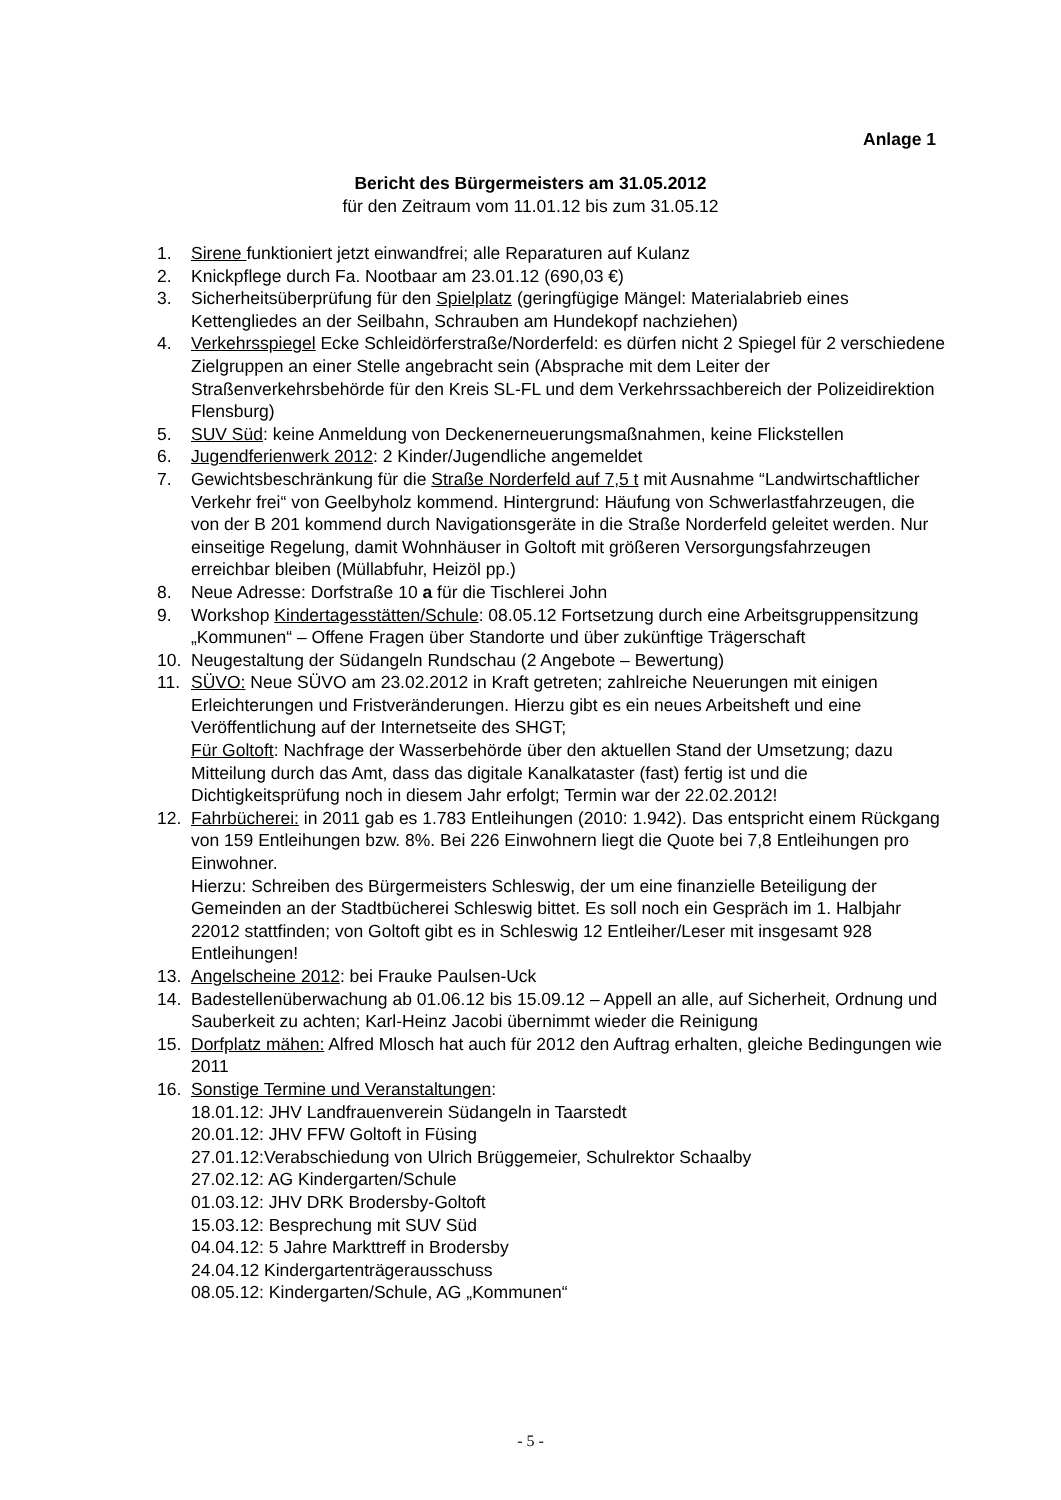Anlage 1
Bericht des Bürgermeisters am 31.05.2012
für den Zeitraum vom 11.01.12 bis zum 31.05.12
1. Sirene funktioniert jetzt einwandfrei; alle Reparaturen auf Kulanz
2. Knickpflege durch Fa. Nootbaar am 23.01.12 (690,03 €)
3. Sicherheitsüberprüfung für den Spielplatz (geringfügige Mängel: Materialabrieb eines Kettengliedes an der Seilbahn, Schrauben am Hundekopf nachziehen)
4. Verkehrsspiegel Ecke Schleidörferstraße/Norderfeld: es dürfen nicht 2 Spiegel für 2 verschiedene Zielgruppen an einer Stelle angebracht sein (Absprache mit dem Leiter der Straßenverkehrsbehörde für den Kreis SL-FL und dem Verkehrssachbereich der Polizeidirektion Flensburg)
5. SUV Süd: keine Anmeldung von Deckenerneuerungsmaßnahmen, keine Flickstellen
6. Jugendferienwerk 2012: 2 Kinder/Jugendliche angemeldet
7. Gewichtsbeschränkung für die Straße Norderfeld auf 7,5 t mit Ausnahme “Landwirtschaftlicher Verkehr frei“ von Geelbyholz kommend. Hintergrund: Häufung von Schwerlastfahrzeugen, die von der B 201 kommend durch Navigationsgeräte in die Straße Norderfeld geleitet werden. Nur einseitige Regelung, damit Wohnhäuser in Goltoft mit größeren Versorgungsfahrzeugen erreichbar bleiben (Müllabfuhr, Heizöl pp.)
8. Neue Adresse: Dorfstraße 10 a für die Tischlerei John
9. Workshop Kindertagesstätten/Schule: 08.05.12 Fortsetzung durch eine Arbeitsgruppensitzung „Kommunen“ – Offene Fragen über Standorte und über zukünftige Trägerschaft
10. Neugestaltung der Südangeln Rundschau (2 Angebote – Bewertung)
11. SÜVO: Neue SÜVO am 23.02.2012 in Kraft getreten; zahlreiche Neuerungen mit einigen Erleichterungen und Fristveränderungen. Hierzu gibt es ein neues Arbeitsheft und eine Veröffentlichung auf der Internetseite des SHGT;
Für Goltoft: Nachfrage der Wasserbehörde über den aktuellen Stand der Umsetzung; dazu Mitteilung durch das Amt, dass das digitale Kanalkataster (fast) fertig ist und die Dichtigkeitsprüfung noch in diesem Jahr erfolgt; Termin war der 22.02.2012!
12. Fahrbücherei: in 2011 gab es 1.783 Entleihungen (2010: 1.942). Das entspricht einem Rückgang von 159 Entleihungen bzw. 8%. Bei 226 Einwohnern liegt die Quote bei 7,8 Entleihungen pro Einwohner.
Hierzu: Schreiben des Bürgermeisters Schleswig, der um eine finanzielle Beteiligung der Gemeinden an der Stadtbücherei Schleswig bittet. Es soll noch ein Gespräch im 1. Halbjahr 22012 stattfinden; von Goltoft gibt es in Schleswig 12 Entleiher/Leser mit insgesamt 928 Entleihungen!
13. Angelscheine 2012: bei Frauke Paulsen-Uck
14. Badestellenüberwachung ab 01.06.12 bis 15.09.12 – Appell an alle, auf Sicherheit, Ordnung und Sauberkeit zu achten; Karl-Heinz Jacobi übernimmt wieder die Reinigung
15. Dorfplatz mähen: Alfred Mlosch hat auch für 2012 den Auftrag erhalten, gleiche Bedingungen wie 2011
16. Sonstige Termine und Veranstaltungen:
18.01.12: JHV Landfrauenverein Südangeln in Taarstedt
20.01.12: JHV FFW Goltoft in Füsing
27.01.12:Verabschiedung von Ulrich Brüggemeier, Schulrektor Schaalby
27.02.12: AG Kindergarten/Schule
01.03.12: JHV DRK Brodersby-Goltoft
15.03.12: Besprechung mit SUV Süd
04.04.12: 5 Jahre Markttreff in Brodersby
24.04.12 Kindergartenträgerausschuss
08.05.12: Kindergarten/Schule, AG „Kommunen“
- 5 -